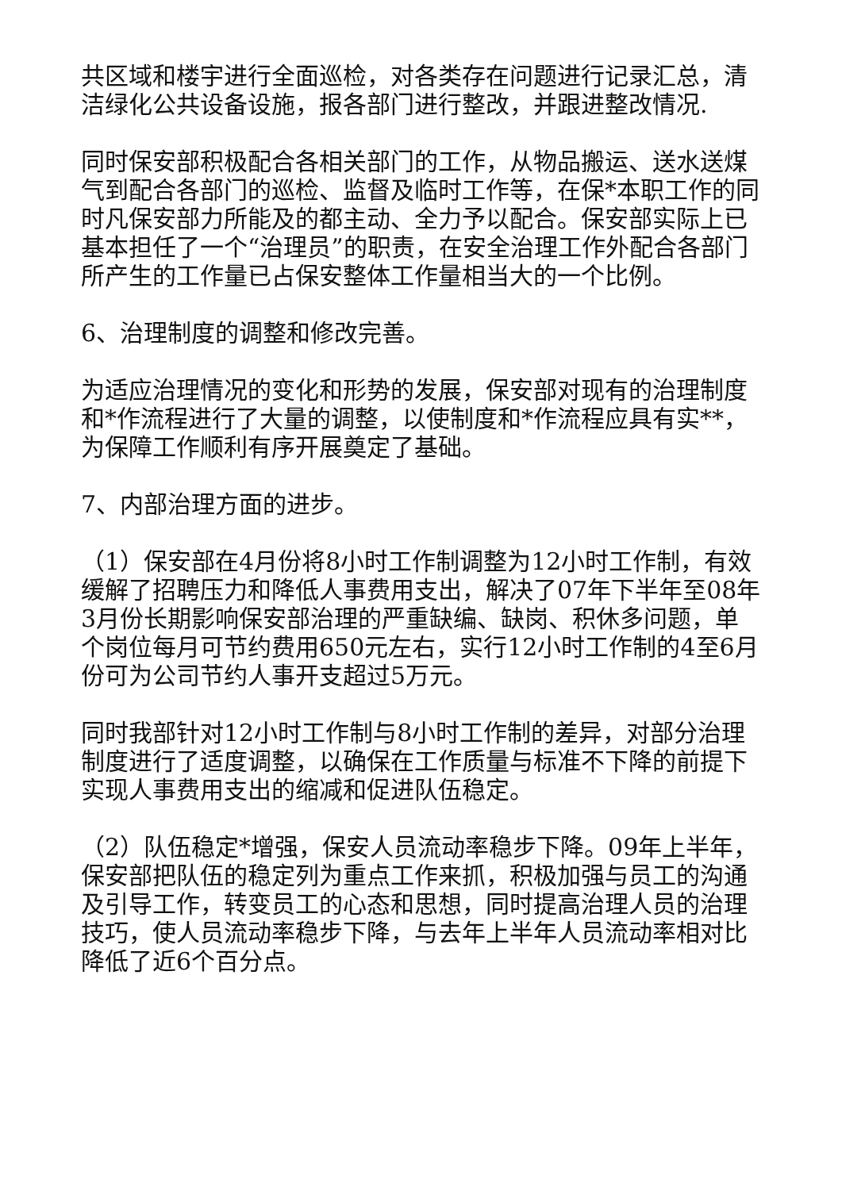共区域和楼宇进行全面巡检，对各类存在问题进行记录汇总，清洁绿化公共设备设施，报各部门进行整改，并跟进整改情况.
同时保安部积极配合各相关部门的工作，从物品搬运、送水送煤气到配合各部门的巡检、监督及临时工作等，在保*本职工作的同时凡保安部力所能及的都主动、全力予以配合。保安部实际上已基本担任了一个“治理员”的职责，在安全治理工作外配合各部门所产生的工作量已占保安整体工作量相当大的一个比例。
6、治理制度的调整和修改完善。
为适应治理情况的变化和形势的发展，保安部对现有的治理制度和*作流程进行了大量的调整，以使制度和*作流程应具有实**，为保障工作顺利有序开展奠定了基础。
7、内部治理方面的进步。
（1）保安部在4月份将8小时工作制调整为12小时工作制，有效缓解了招聘压力和降低人事费用支出，解决了07年下半年至08年3月份长期影响保安部治理的严重缺编、缺岗、积休多问题，单个岗位每月可节约费用650元左右，实行12小时工作制的4至6月份可为公司节约人事开支超过5万元。
同时我部针对12小时工作制与8小时工作制的差异，对部分治理制度进行了适度调整，以确保在工作质量与标准不下降的前提下实现人事费用支出的缩减和促进队伍稳定。
（2）队伍稳定*增强，保安人员流动率稳步下降。09年上半年，保安部把队伍的稳定列为重点工作来抓，积极加强与员工的沟通及引导工作，转变员工的心态和思想，同时提高治理人员的治理技巧，使人员流动率稳步下降，与去年上半年人员流动率相对比降低了近6个百分点。